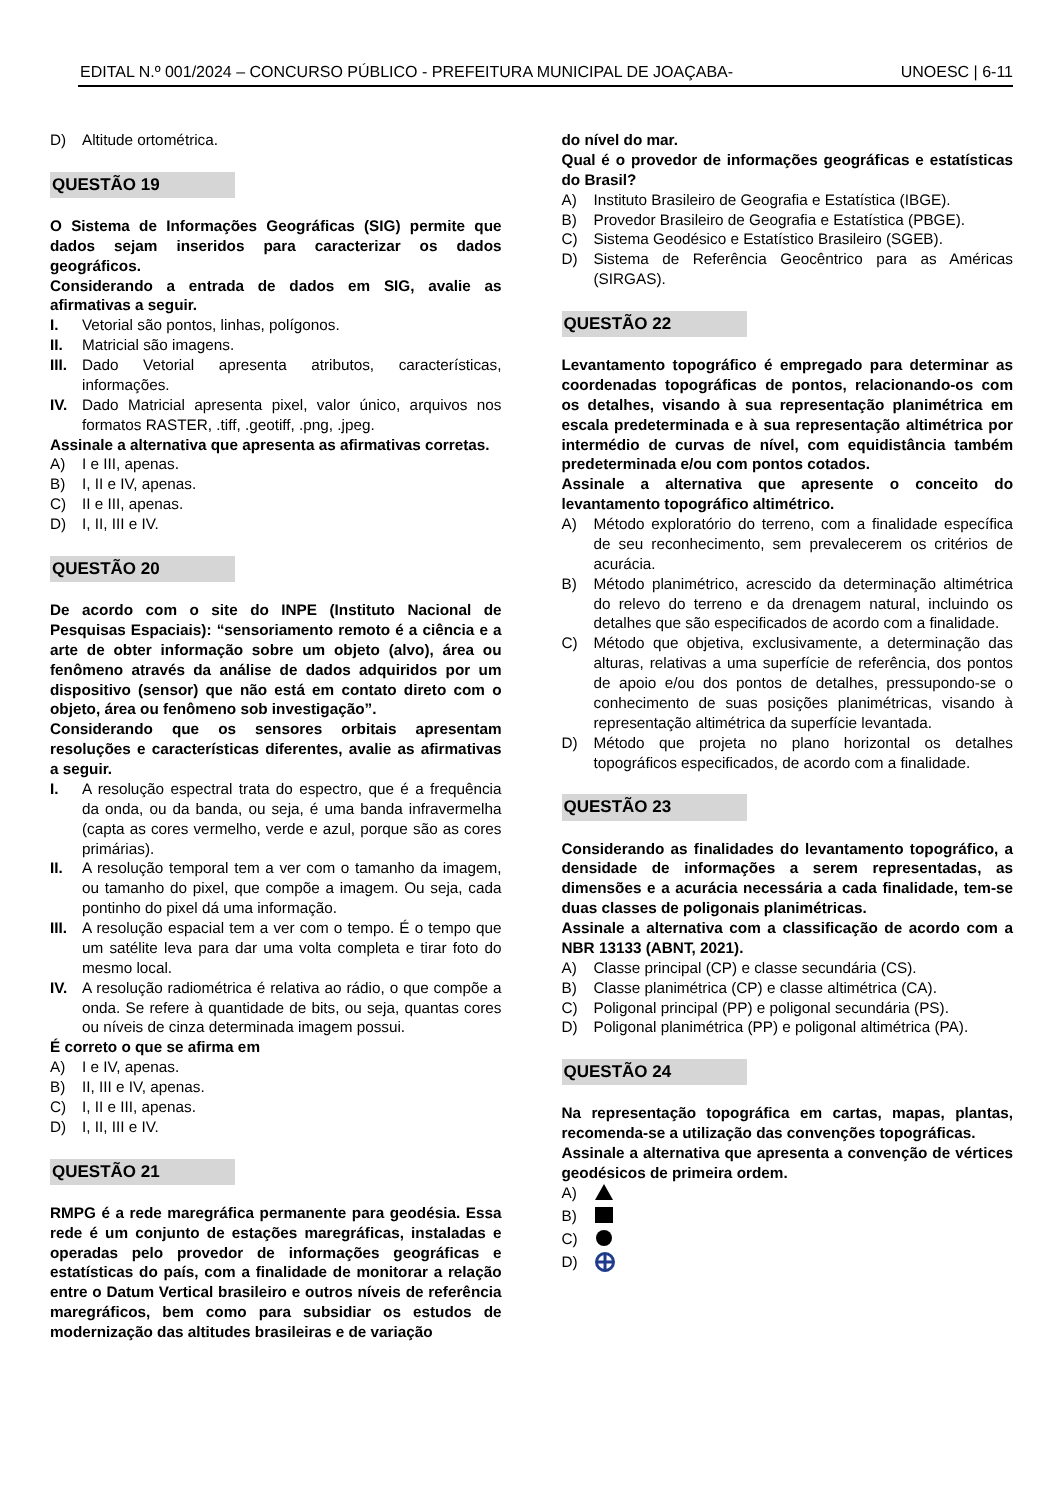EDITAL N.º 001/2024 – CONCURSO PÚBLICO - PREFEITURA MUNICIPAL DE JOAÇABA- UNOESC | 6-11
D) Altitude ortométrica.
QUESTÃO 19
O Sistema de Informações Geográficas (SIG) permite que dados sejam inseridos para caracterizar os dados geográficos.
Considerando a entrada de dados em SIG, avalie as afirmativas a seguir.
I. Vetorial são pontos, linhas, polígonos.
II. Matricial são imagens.
III. Dado Vetorial apresenta atributos, características, informações.
IV. Dado Matricial apresenta pixel, valor único, arquivos nos formatos RASTER, .tiff, .geotiff, .png, .jpeg.
Assinale a alternativa que apresenta as afirmativas corretas.
A) I e III, apenas.
B) I, II e IV, apenas.
C) II e III, apenas.
D) I, II, III e IV.
QUESTÃO 20
De acordo com o site do INPE (Instituto Nacional de Pesquisas Espaciais): “sensoriamento remoto é a ciência e a arte de obter informação sobre um objeto (alvo), área ou fenômeno através da análise de dados adquiridos por um dispositivo (sensor) que não está em contato direto com o objeto, área ou fenômeno sob investigação”.
Considerando que os sensores orbitais apresentam resoluções e características diferentes, avalie as afirmativas a seguir.
I. A resolução espectral trata do espectro, que é a frequência da onda, ou da banda, ou seja, é uma banda infravermelha (capta as cores vermelho, verde e azul, porque são as cores primárias).
II. A resolução temporal tem a ver com o tamanho da imagem, ou tamanho do pixel, que compõe a imagem. Ou seja, cada pontinho do pixel dá uma informação.
III. A resolução espacial tem a ver com o tempo. É o tempo que um satélite leva para dar uma volta completa e tirar foto do mesmo local.
IV. A resolução radiométrica é relativa ao rádio, o que compõe a onda. Se refere à quantidade de bits, ou seja, quantas cores ou níveis de cinza determinada imagem possui.
É correto o que se afirma em
A) I e IV, apenas.
B) II, III e IV, apenas.
C) I, II e III, apenas.
D) I, II, III e IV.
QUESTÃO 21
RMPG é a rede maregráfica permanente para geodésia. Essa rede é um conjunto de estações maregráficas, instaladas e operadas pelo provedor de informações geográficas e estatísticas do país, com a finalidade de monitorar a relação entre o Datum Vertical brasileiro e outros níveis de referência maregráficos, bem como para subsidiar os estudos de modernização das altitudes brasileiras e de variação
do nível do mar.
Qual é o provedor de informações geográficas e estatísticas do Brasil?
A) Instituto Brasileiro de Geografia e Estatística (IBGE).
B) Provedor Brasileiro de Geografia e Estatística (PBGE).
C) Sistema Geodésico e Estatístico Brasileiro (SGEB).
D) Sistema de Referência Geocêntrico para as Américas (SIRGAS).
QUESTÃO 22
Levantamento topográfico é empregado para determinar as coordenadas topográficas de pontos, relacionando-os com os detalhes, visando à sua representação planimétrica em escala predeterminada e à sua representação altimétrica por intermédio de curvas de nível, com equidistância também predeterminada e/ou com pontos cotados.
Assinale a alternativa que apresente o conceito do levantamento topográfico altimétrico.
A) Método exploratório do terreno, com a finalidade específica de seu reconhecimento, sem prevalecerem os critérios de acurácia.
B) Método planimétrico, acrescido da determinação altimétrica do relevo do terreno e da drenagem natural, incluindo os detalhes que são especificados de acordo com a finalidade.
C) Método que objetiva, exclusivamente, a determinação das alturas, relativas a uma superfície de referência, dos pontos de apoio e/ou dos pontos de detalhes, pressupondo-se o conhecimento de suas posições planimétricas, visando à representação altimétrica da superfície levantada.
D) Método que projeta no plano horizontal os detalhes topográficos especificados, de acordo com a finalidade.
QUESTÃO 23
Considerando as finalidades do levantamento topográfico, a densidade de informações a serem representadas, as dimensões e a acurácia necessária a cada finalidade, tem-se duas classes de poligonais planimétricas.
Assinale a alternativa com a classificação de acordo com a NBR 13133 (ABNT, 2021).
A) Classe principal (CP) e classe secundária (CS).
B) Classe planimétrica (CP) e classe altimétrica (CA).
C) Poligonal principal (PP) e poligonal secundária (PS).
D) Poligonal planimétrica (PP) e poligonal altimétrica (PA).
QUESTÃO 24
Na representação topográfica em cartas, mapas, plantas, recomenda-se a utilização das convenções topográficas.
Assinale a alternativa que apresenta a convenção de vértices geodésicos de primeira ordem.
A)
B)
C)
D)